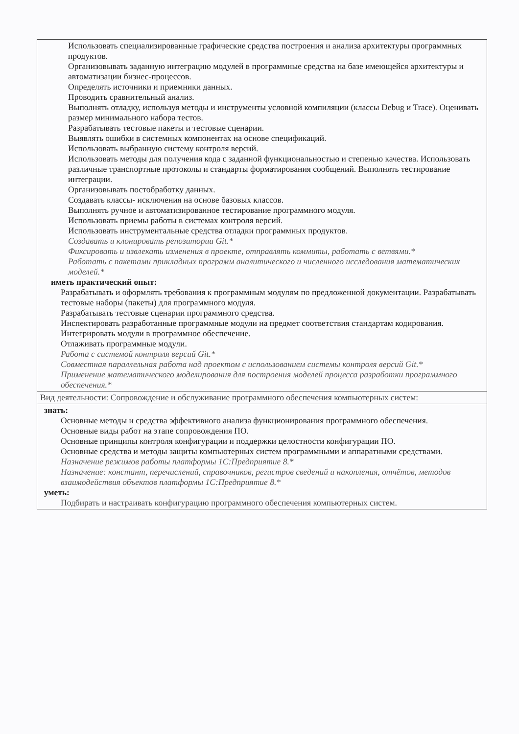| Использовать специализированные графические средства построения и анализа архитектуры программных продуктов. Организовывать заданную интеграцию модулей в программные средства на базе имеющейся архитектуры и автоматизации бизнес-процессов. Определять источники и приемники данных. Проводить сравнительный анализ. Выполнять отладку, используя методы и инструменты условной компиляции (классы Debug и Trace). Оценивать размер минимального набора тестов. Разрабатывать тестовые пакеты и тестовые сценарии. Выявлять ошибки в системных компонентах на основе спецификаций. Использовать выбранную систему контроля версий. Использовать методы для получения кода с заданной функциональностью и степенью качества. Использовать различные транспортные протоколы и стандарты форматирования сообщений. Выполнять тестирование интеграции. Организовывать постобработку данных. Создавать классы- исключения на основе базовых классов. Выполнять ручное и автоматизированное тестирование программного модуля. Использовать приемы работы в системах контроля версий. Использовать инструментальные средства отладки программных продуктов. Создавать и клонировать репозитории Git.* Фиксировать и извлекать изменения в проекте, отправлять коммиты, работать с ветвями.* Работать с пакетами прикладных программ аналитического и численного исследования математических моделей.* иметь практический опыт: Разрабатывать и оформлять требования к программным модулям по предложенной документации. Разрабатывать тестовые наборы (пакеты) для программного модуля. Разрабатывать тестовые сценарии программного средства. Инспектировать разработанные программные модули на предмет соответствия стандартам кодирования. Интегрировать модули в программное обеспечение. Отлаживать программные модули. Работа с системой контроля версий Git.* Совместная параллельная работа над проектом с использованием системы контроля версий Git.* Применение математического моделирования для построения моделей процесса разработки программного обеспечения.* |
| Вид деятельности: Сопровождение и обслуживание программного обеспечения компьютерных систем: |
| знать: Основные методы и средства эффективного анализа функционирования программного обеспечения. Основные виды работ на этапе сопровождения ПО. Основные принципы контроля конфигурации и поддержки целостности конфигурации ПО. Основные средства и методы защиты компьютерных систем программными и аппаратными средствами. Назначение режимов работы платформы 1С:Предприятие 8.* Назначение: констант, перечислений, справочников, регистров сведений и накопления, отчётов, методов взаимодействия объектов платформы 1С:Предприятие 8.* уметь: Подбирать и настраивать конфигурацию программного обеспечения компьютерных систем. |